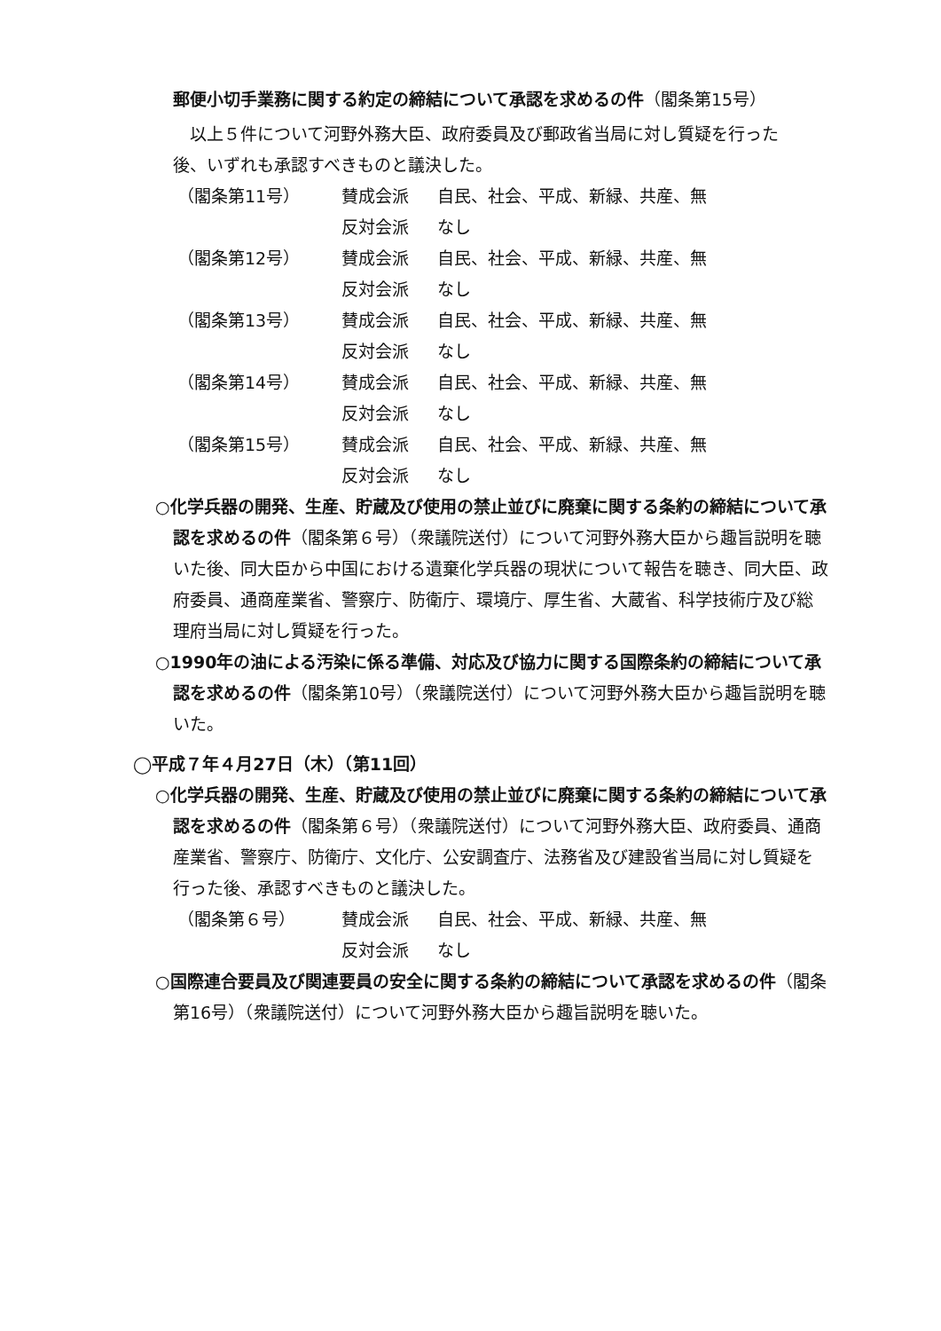郵便小切手業務に関する約定の締結について承認を求めるの件（閣条第15号）
以上５件について河野外務大臣、政府委員及び郵政省当局に対し質疑を行った後、いずれも承認すべきものと議決した。
（閣条第11号）
賛成会派
自民、社会、平成、新緑、共産、無
反対会派
なし
（閣条第12号）
賛成会派
自民、社会、平成、新緑、共産、無
反対会派
なし
（閣条第13号）
賛成会派
自民、社会、平成、新緑、共産、無
反対会派
なし
（閣条第14号）
賛成会派
自民、社会、平成、新緑、共産、無
反対会派
なし
（閣条第15号）
賛成会派
自民、社会、平成、新緑、共産、無
反対会派
なし
○化学兵器の開発、生産、貯蔵及び使用の禁止並びに廃棄に関する条約の締結について承認を求めるの件（閣条第６号）（衆議院送付）について河野外務大臣から趣旨説明を聴いた後、同大臣から中国における遺棄化学兵器の現状について報告を聴き、同大臣、政府委員、通商産業省、警察庁、防衛庁、環境庁、厚生省、大蔵省、科学技術庁及び総理府当局に対し質疑を行った。
○1990年の油による汚染に係る準備、対応及び協力に関する国際条約の締結について承認を求めるの件（閣条第10号）（衆議院送付）について河野外務大臣から趣旨説明を聴いた。
◯平成７年４月27日（木）（第11回）
○化学兵器の開発、生産、貯蔵及び使用の禁止並びに廃棄に関する条約の締結について承認を求めるの件（閣条第６号）（衆議院送付）について河野外務大臣、政府委員、通商産業省、警察庁、防衛庁、文化庁、公安調査庁、法務省及び建設省当局に対し質疑を行った後、承認すべきものと議決した。
（閣条第６号）
賛成会派
自民、社会、平成、新緑、共産、無
反対会派
なし
○国際連合要員及び関連要員の安全に関する条約の締結について承認を求めるの件（閣条第16号）（衆議院送付）について河野外務大臣から趣旨説明を聴いた。